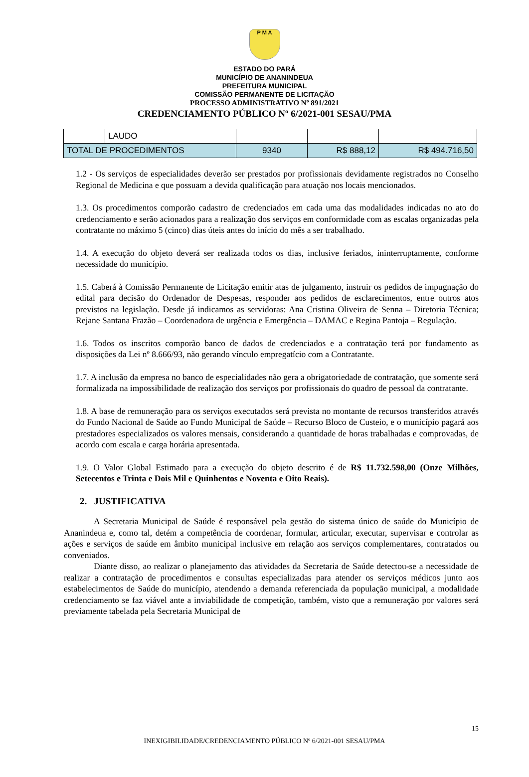P M A
ESTADO DO PARÁ
MUNICÍPIO DE ANANINDEUA
PREFEITURA MUNICIPAL
COMISSÃO PERMANENTE DE LICITAÇÃO
PROCESSO ADMINISTRATIVO Nº 891/2021
CREDENCIAMENTO PÚBLICO Nº 6/2021-001 SESAU/PMA
| | LAUDO | | | |
| TOTAL DE PROCEDIMENTOS | | 9340 | R$ 888,12 | R$ 494.716,50 |
1.2 - Os serviços de especialidades deverão ser prestados por profissionais devidamente registrados no Conselho Regional de Medicina e que possuam a devida qualificação para atuação nos locais mencionados.
1.3. Os procedimentos comporão cadastro de credenciados em cada uma das modalidades indicadas no ato do credenciamento e serão acionados para a realização dos serviços em conformidade com as escalas organizadas pela contratante no máximo 5 (cinco) dias úteis antes do início do mês a ser trabalhado.
1.4. A execução do objeto deverá ser realizada todos os dias, inclusive feriados, ininterruptamente, conforme necessidade do município.
1.5. Caberá à Comissão Permanente de Licitação emitir atas de julgamento, instruir os pedidos de impugnação do edital para decisão do Ordenador de Despesas, responder aos pedidos de esclarecimentos, entre outros atos previstos na legislação. Desde já indicamos as servidoras: Ana Cristina Oliveira de Senna – Diretoria Técnica; Rejane Santana Frazão – Coordenadora de urgência e Emergência – DAMAC e Regina Pantoja – Regulação.
1.6. Todos os inscritos comporão banco de dados de credenciados e a contratação terá por fundamento as disposições da Lei nº 8.666/93, não gerando vínculo empregatício com a Contratante.
1.7. A inclusão da empresa no banco de especialidades não gera a obrigatoriedade de contratação, que somente será formalizada na impossibilidade de realização dos serviços por profissionais do quadro de pessoal da contratante.
1.8. A base de remuneração para os serviços executados será prevista no montante de recursos transferidos através do Fundo Nacional de Saúde ao Fundo Municipal de Saúde – Recurso Bloco de Custeio, e o município pagará aos prestadores especializados os valores mensais, considerando a quantidade de horas trabalhadas e comprovadas, de acordo com escala e carga horária apresentada.
1.9. O Valor Global Estimado para a execução do objeto descrito é de R$ 11.732.598,00 (Onze Milhões, Setecentos e Trinta e Dois Mil e Quinhentos e Noventa e Oito Reais).
2. JUSTIFICATIVA
A Secretaria Municipal de Saúde é responsável pela gestão do sistema único de saúde do Município de Ananindeua e, como tal, detém a competência de coordenar, formular, articular, executar, supervisar e controlar as ações e serviços de saúde em âmbito municipal inclusive em relação aos serviços complementares, contratados ou conveniados.
Diante disso, ao realizar o planejamento das atividades da Secretaria de Saúde detectou-se a necessidade de realizar a contratação de procedimentos e consultas especializadas para atender os serviços médicos junto aos estabelecimentos de Saúde do município, atendendo a demanda referenciada da população municipal, a modalidade credenciamento se faz viável ante a inviabilidade de competição, também, visto que a remuneração por valores será previamente tabelada pela Secretaria Municipal de
15
INEXIGIBILIDADE/CREDENCIAMENTO PÚBLICO Nº 6/2021-001 SESAU/PMA